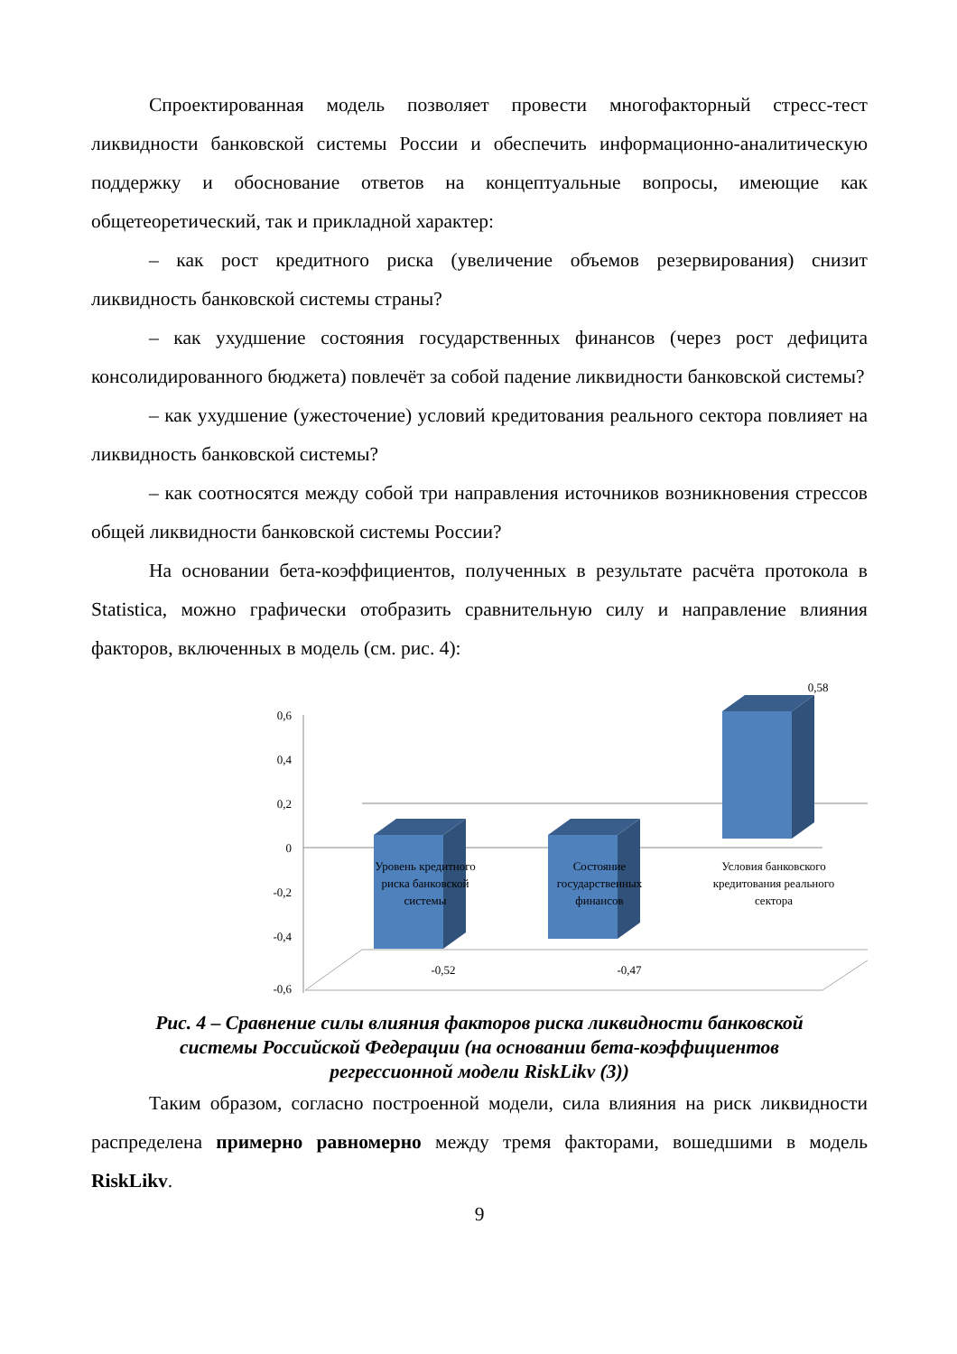Спроектированная модель позволяет провести многофакторный стресс-тест ликвидности банковской системы России и обеспечить информационно-аналитическую поддержку и обоснование ответов на концептуальные вопросы, имеющие как общетеоретический, так и прикладной характер:
– как рост кредитного риска (увеличение объемов резервирования) снизит ликвидность банковской системы страны?
– как ухудшение состояния государственных финансов (через рост дефицита консолидированного бюджета) повлечёт за собой падение ликвидности банковской системы?
– как ухудшение (ужесточение) условий кредитования реального сектора повлияет на ликвидность банковской системы?
– как соотносятся между собой три направления источников возникновения стрессов общей ликвидности банковской системы России?
На основании бета-коэффициентов, полученных в результате расчёта протокола в Statistica, можно графически отобразить сравнительную силу и направление влияния факторов, включенных в модель (см. рис. 4):
0,6
0,4
0,2
0
-0,2
-0,4
-0,6
Уровень кредитного
риска банковской
системы
Состояние
государственных
финансов
Условия банковского
кредитования реального
сектора
-0,52
-0,47
0,58
Рис. 4 – Сравнение силы влияния факторов риска ликвидности банковской
системы Российской Федерации (на основании бета-коэффициентов
регрессионной модели RiskLikv (3))
Таким образом, согласно построенной модели, сила влияния на риск ликвидности распределена примерно равномерно между тремя факторами, вошедшими в модель RiskLikv.
9